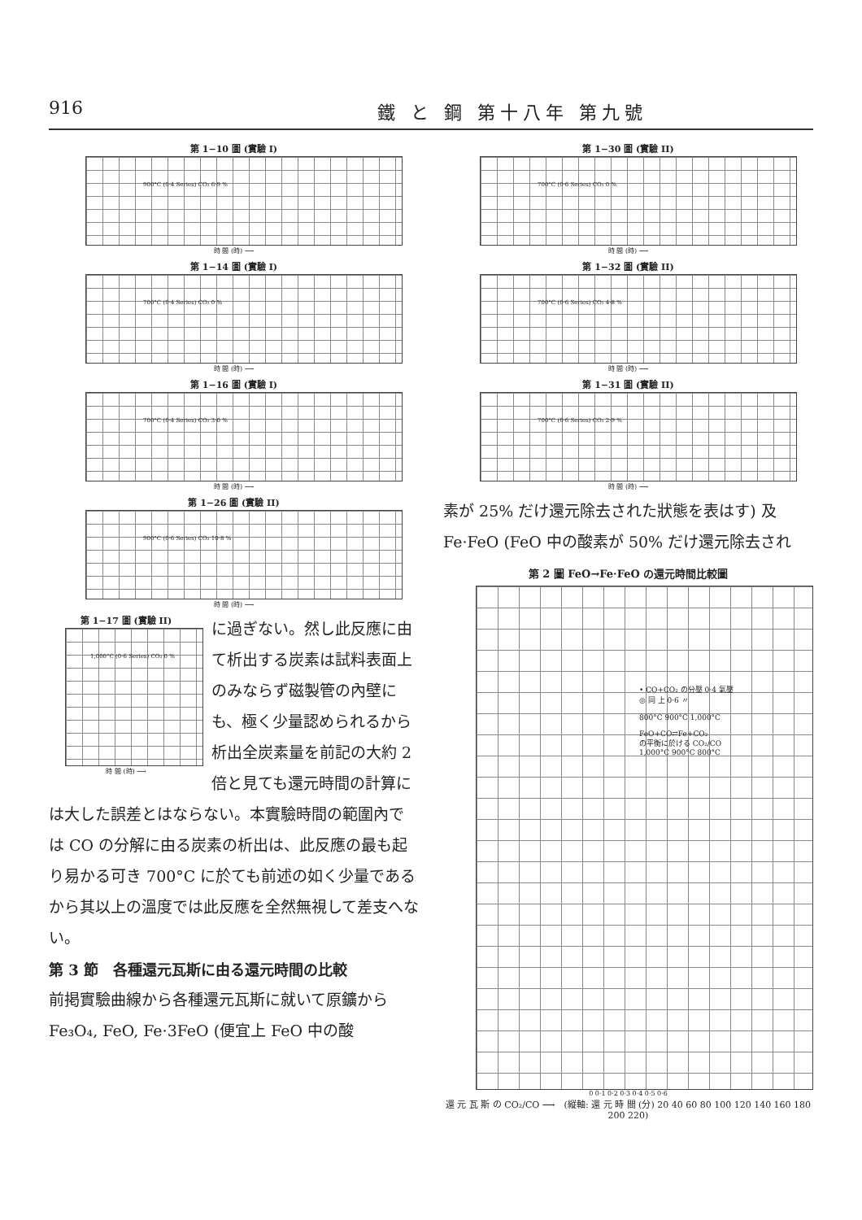916 鐵 と 鋼 第十八年 第九號
第 1−10 圖 (實驗 I)
900°C (0·4 Series) CO₂ 6·9 %
時 間 (時) ⟶
第 1−14 圖 (實驗 I)
700°C (0·4 Series) CO₂ 0 %
時 間 (時) ⟶
第 1−16 圖 (實驗 I)
700°C (0·4 Series) CO₂ 3·0 %
時 間 (時) ⟶
第 1−26 圖 (實驗 II)
900°C (0·6 Series) CO₂ 10·8 %
時 間 (時) ⟶
第 1−17 圖 (實驗 II)
1,000°C (0·6 Series) CO₂ 0 %
時 間 (時) ⟶
に過ぎない。然し此反應に由て析出する炭素は試料表面上のみならず磁製管の內壁にも、極く少量認められるから析出全炭素量を前記の大約 2 倍と見ても還元時間の計算に
は大した誤差とはならない。本實驗時間の範圍內では CO の分解に由る炭素の析出は、此反應の最も起り易かる可き 700°C に於ても前述の如く少量であるから其以上の溫度では此反應を全然無視して差支へない。
第 3 節　各種還元瓦斯に由る還元時間の比較
前掲實驗曲線から各種還元瓦斯に就いて原鑛から Fe₃O₄, FeO, Fe·3FeO (便宜上 FeO 中の酸
第 1−30 圖 (實驗 II)
700°C (0·6 Series) CO₂ 0 %
時 間 (時) ⟶
第 1−32 圖 (實驗 II)
700°C (0·6 Series) CO₂ 4·8 %
時 間 (時) ⟶
第 1−31 圖 (實驗 II)
700°C (0·6 Series) CO₂ 2·9 %
時 間 (時) ⟶
素が 25% だけ還元除去された狀態を表はす) 及 Fe·FeO (FeO 中の酸素が 50% だけ還元除去され
第 2 圖 FeO→Fe·FeO の還元時間比較圖
• CO+CO₂ の分壓 0·4 氣壓
◎ 同 上 0·6 〃
800°C 900°C 1,000°C
FeO+CO⇄Fe+CO₂
の平衡に於ける CO₂/CO
1,000°C 900°C 800°C
0 0·1 0·2 0·3 0·4 0·5 0·6
還 元 瓦 斯 の CO₂/CO ⟶　(縦軸: 還 元 時 間 (分) 20 40 60 80 100 120 140 160 180 200 220)